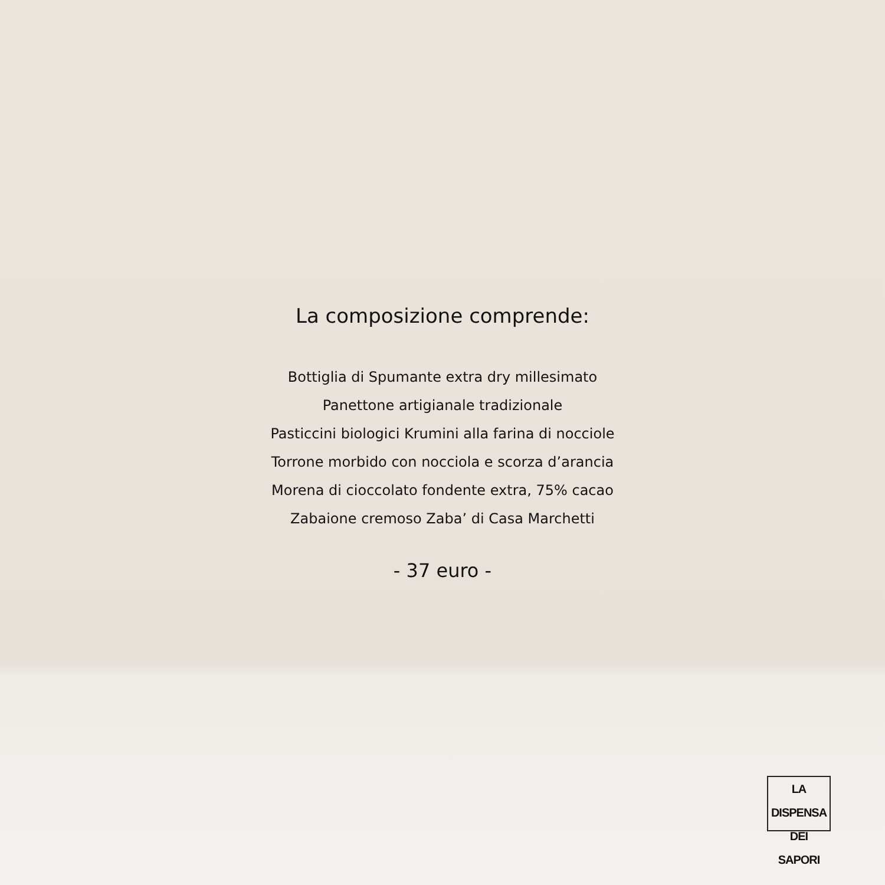La composizione comprende:
Bottiglia di Spumante extra dry millesimato
Panettone artigianale tradizionale
Pasticcini biologici Krumini alla farina di nocciole
Torrone morbido con nocciola e scorza d’arancia
Morena di cioccolato fondente extra, 75% cacao
Zabaione cremoso Zaba’ di Casa Marchetti
- 37 euro -
LA DISPENSA
DEI SAPORI